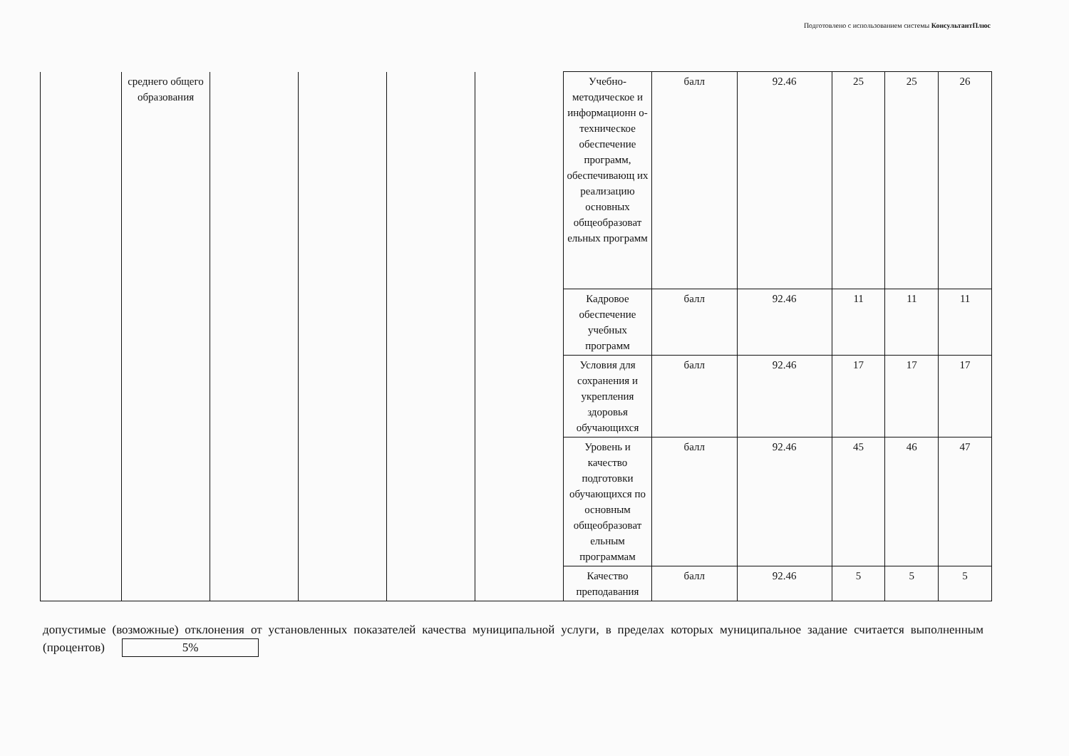Подготовлено с использованием системы КонсультантПлюс
| | среднего общего образования | | | | | Учебно-методическое и информационн о-техническое обеспечение программ, обеспечивающ их реализацию основных общеобразоват ельных программ | балл | 92.46 | 25 | 25 | 26 |
| | | | | | | Кадровое обеспечение учебных программ | балл | 92.46 | 11 | 11 | 11 |
| | | | | | | Условия для сохранения и укрепления здоровья обучающихся | балл | 92.46 | 17 | 17 | 17 |
| | | | | | | Уровень и качество подготовки обучающихся по основным общеобразоват ельным программам | балл | 92.46 | 45 | 46 | 47 |
| | | | | | | Качество преподавания | балл | 92.46 | 5 | 5 | 5 |
допустимые (возможные) отклонения от установленных показателей качества муниципальной услуги, в пределах которых муниципальное задание считается выполненным (процентов) 5%